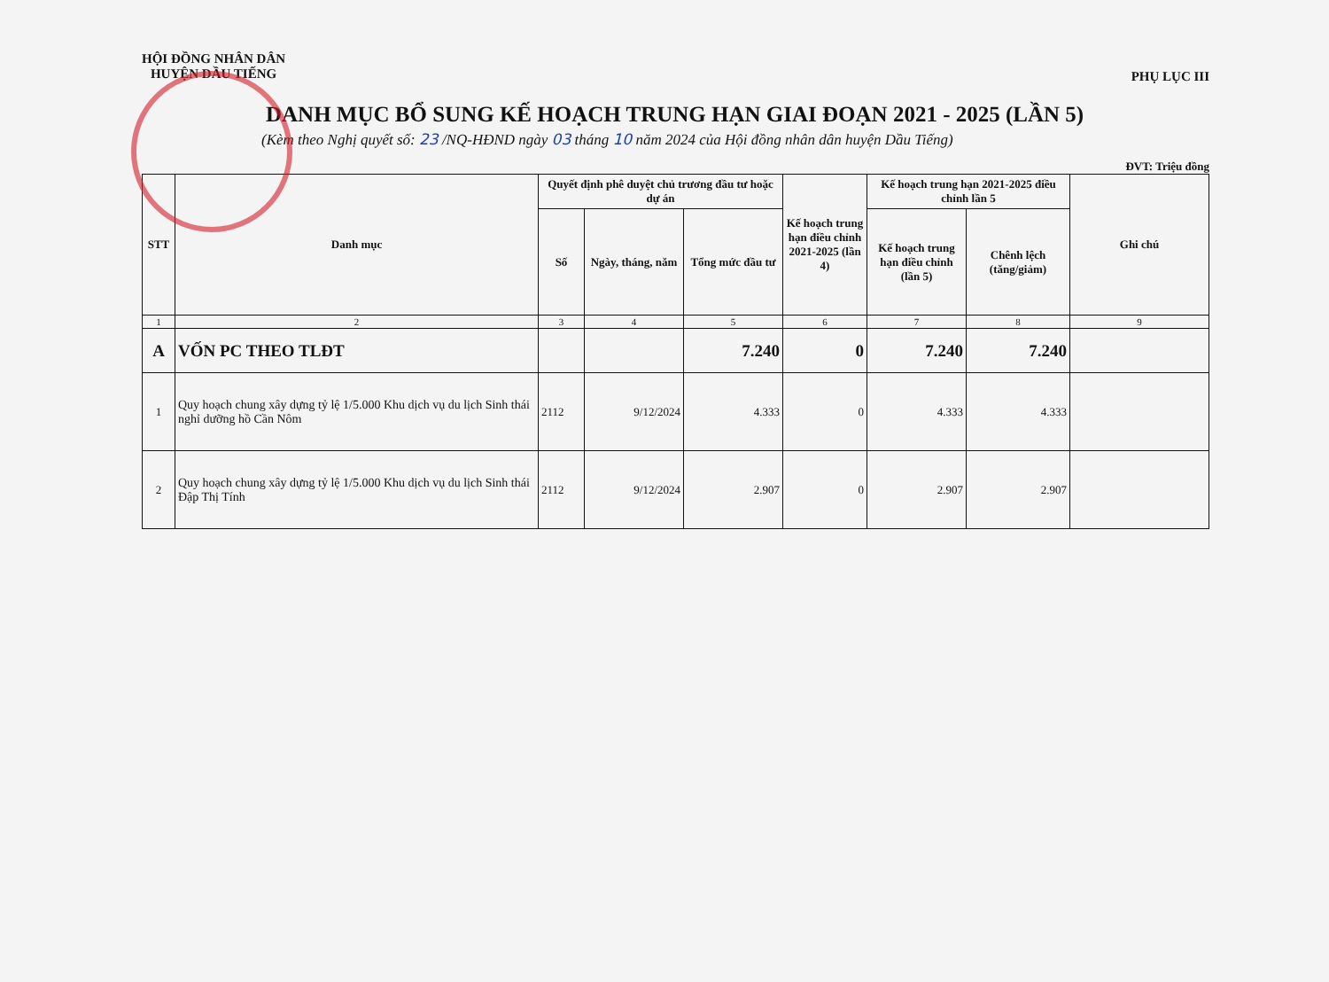HỘI ĐỒNG NHÂN DÂN
HUYỆN DẦU TIẾNG
PHỤ LỤC III
DANH MỤC BỔ SUNG KẾ HOẠCH TRUNG HẠN GIAI ĐOẠN 2021 - 2025 (LẦN 5)
(Kèm theo Nghị quyết số: 23 /NQ-HĐND ngày 03 tháng 10 năm 2024 của Hội đồng nhân dân huyện Dầu Tiếng)
ĐVT: Triệu đồng
| STT | Danh mục | Quyết định phê duyệt chủ trương đầu tư hoặc dự án | | | Kế hoạch trung hạn điều chỉnh 2021-2025 (lần 4) | Kế hoạch trung hạn 2021-2025 điều chỉnh lần 5 | | Ghi chú |
| --- | --- | --- | --- | --- | --- | --- | --- | --- |
| | | Số | Ngày, tháng, năm | Tổng mức đầu tư | | Kế hoạch trung hạn điều chỉnh (lần 5) | Chênh lệch (tăng/giảm) | |
| 1 | 2 | 3 | 4 | 5 | 6 | 7 | 8 | 9 |
| A | VỐN PC THEO TLĐT | | | 7.240 | 0 | 7.240 | 7.240 | |
| 1 | Quy hoạch chung xây dựng tỷ lệ 1/5.000 Khu dịch vụ du lịch Sinh thái nghỉ dưỡng hồ Cần Nôm | 2112 | 9/12/2024 | 4.333 | 0 | 4.333 | 4.333 | |
| 2 | Quy hoạch chung xây dựng tỷ lệ 1/5.000 Khu dịch vụ du lịch Sinh thái Đập Thị Tính | 2112 | 9/12/2024 | 2.907 | 0 | 2.907 | 2.907 | |